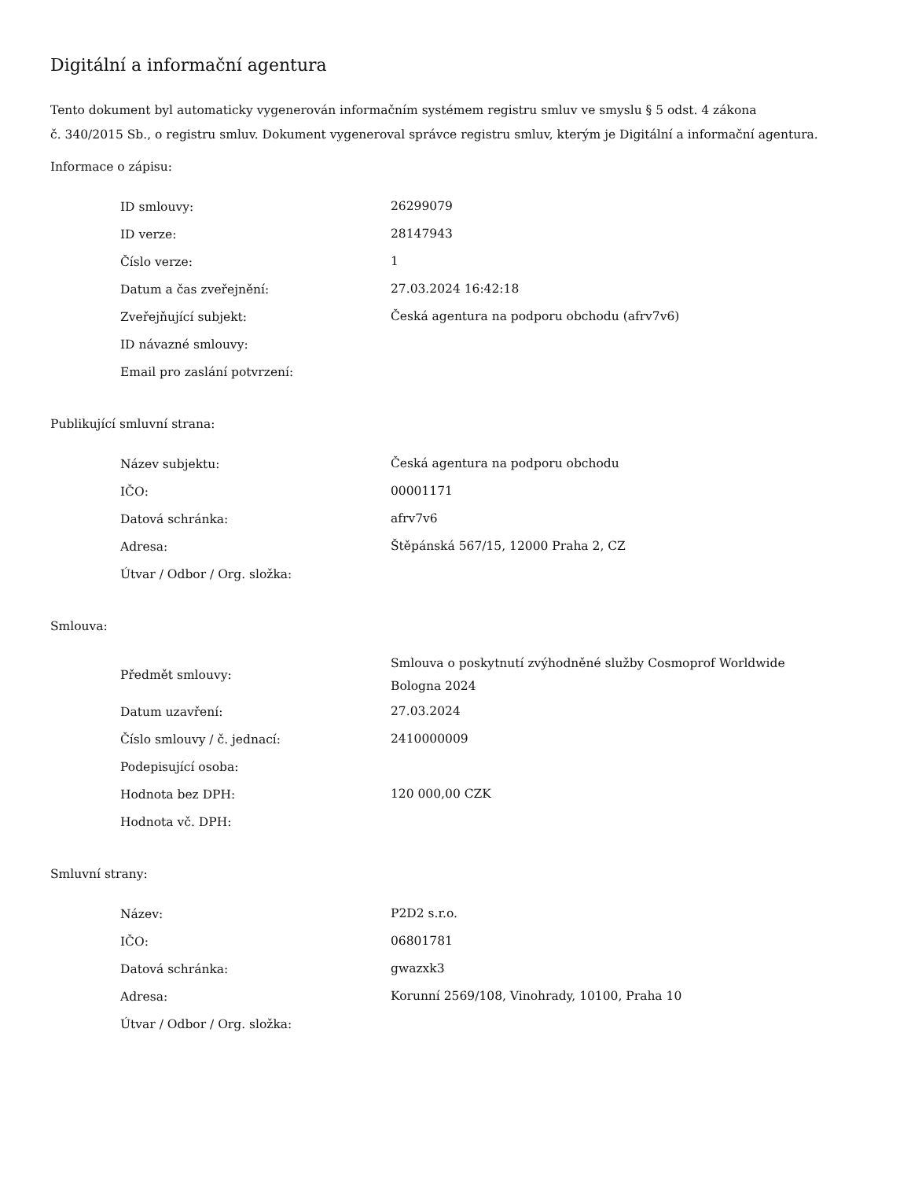Digitální a informační agentura
Tento dokument byl automaticky vygenerován informačním systémem registru smluv ve smyslu § 5 odst. 4 zákona
č. 340/2015 Sb., o registru smluv. Dokument vygeneroval správce registru smluv, kterým je Digitální a informační agentura.
Informace o zápisu:
| ID smlouvy: | 26299079 |
| ID verze: | 28147943 |
| Číslo verze: | 1 |
| Datum a čas zveřejnění: | 27.03.2024 16:42:18 |
| Zveřejňující subjekt: | Česká agentura na podporu obchodu (afrv7v6) |
| ID návazné smlouvy: | |
| Email pro zaslání potvrzení: | |
Publikující smluvní strana:
| Název subjektu: | Česká agentura na podporu obchodu |
| IČO: | 00001171 |
| Datová schránka: | afrv7v6 |
| Adresa: | Štěpánská 567/15, 12000 Praha 2, CZ |
| Útvar / Odbor / Org. složka: | |
Smlouva:
| Předmět smlouvy: | Smlouva o poskytnutí zvýhodněné služby Cosmoprof Worldwide Bologna 2024 |
| Datum uzavření: | 27.03.2024 |
| Číslo smlouvy / č. jednací: | 2410000009 |
| Podepisující osoba: | |
| Hodnota bez DPH: | 120 000,00 CZK |
| Hodnota vč. DPH: | |
Smluvní strany:
| Název: | P2D2 s.r.o. |
| IČO: | 06801781 |
| Datová schránka: | gwazxk3 |
| Adresa: | Korunní 2569/108, Vinohrady, 10100, Praha 10 |
| Útvar / Odbor / Org. složka: | |